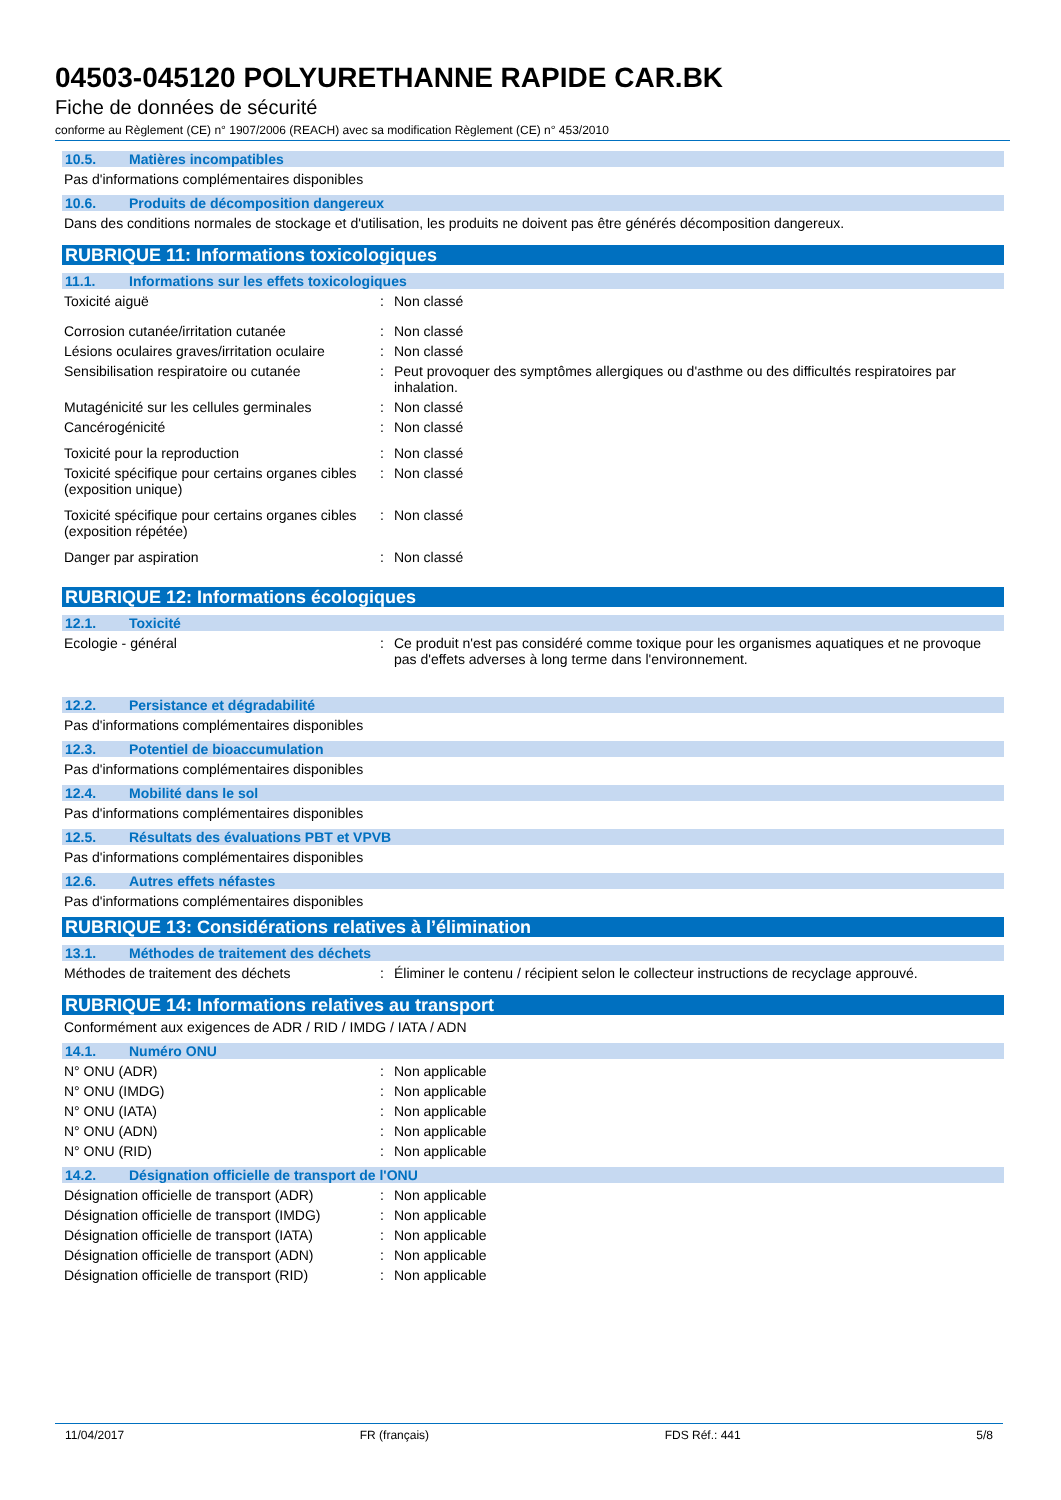04503-045120 POLYURETHANNE RAPIDE CAR.BK
Fiche de données de sécurité
conforme au Règlement (CE) n° 1907/2006 (REACH) avec sa modification Règlement (CE) n° 453/2010
10.5. Matières incompatibles
Pas d'informations complémentaires disponibles
10.6. Produits de décomposition dangereux
Dans des conditions normales de stockage et d'utilisation, les produits ne doivent pas être générés décomposition dangereux.
RUBRIQUE 11: Informations toxicologiques
11.1. Informations sur les effets toxicologiques
Toxicité aiguë : Non classé
Corrosion cutanée/irritation cutanée : Non classé
Lésions oculaires graves/irritation oculaire
: Non classé
Sensibilisation respiratoire ou cutanée
: Peut provoquer des symptômes allergiques ou d'asthme ou des difficultés respiratoires par inhalation.
Mutagénicité sur les cellules germinales
: Non classé
Cancérogénicité : Non classé
Toxicité pour la reproduction : Non classé
Toxicité spécifique pour certains organes cibles (exposition unique)
: Non classé
Toxicité spécifique pour certains organes cibles (exposition répétée)
: Non classé
Danger par aspiration : Non classé
RUBRIQUE 12: Informations écologiques
12.1. Toxicité
Ecologie - général : Ce produit n'est pas considéré comme toxique pour les organismes aquatiques et ne provoque pas d'effets adverses à long terme dans l'environnement.
12.2. Persistance et dégradabilité
Pas d'informations complémentaires disponibles
12.3. Potentiel de bioaccumulation
Pas d'informations complémentaires disponibles
12.4. Mobilité dans le sol
Pas d'informations complémentaires disponibles
12.5. Résultats des évaluations PBT et VPVB
Pas d'informations complémentaires disponibles
12.6. Autres effets néfastes
Pas d'informations complémentaires disponibles
RUBRIQUE 13: Considérations relatives à l’élimination
13.1. Méthodes de traitement des déchets
Méthodes de traitement des déchets : Éliminer le contenu / récipient selon le collecteur instructions de recyclage approuvé.
RUBRIQUE 14: Informations relatives au transport
Conformément aux exigences de ADR / RID / IMDG / IATA / ADN
14.1. Numéro ONU
N° ONU (ADR) : Non applicable
N° ONU (IMDG) : Non applicable
N° ONU (IATA) : Non applicable
N° ONU (ADN) : Non applicable
N° ONU (RID) : Non applicable
14.2. Désignation officielle de transport de l'ONU
Désignation officielle de transport (ADR)
: Non applicable
Désignation officielle de transport (IMDG)
: Non applicable
Désignation officielle de transport (IATA)
: Non applicable
Désignation officielle de transport (ADN)
: Non applicable
Désignation officielle de transport (RID)
: Non applicable
11/04/2017 FR (français) FDS Réf.: 441 5/8